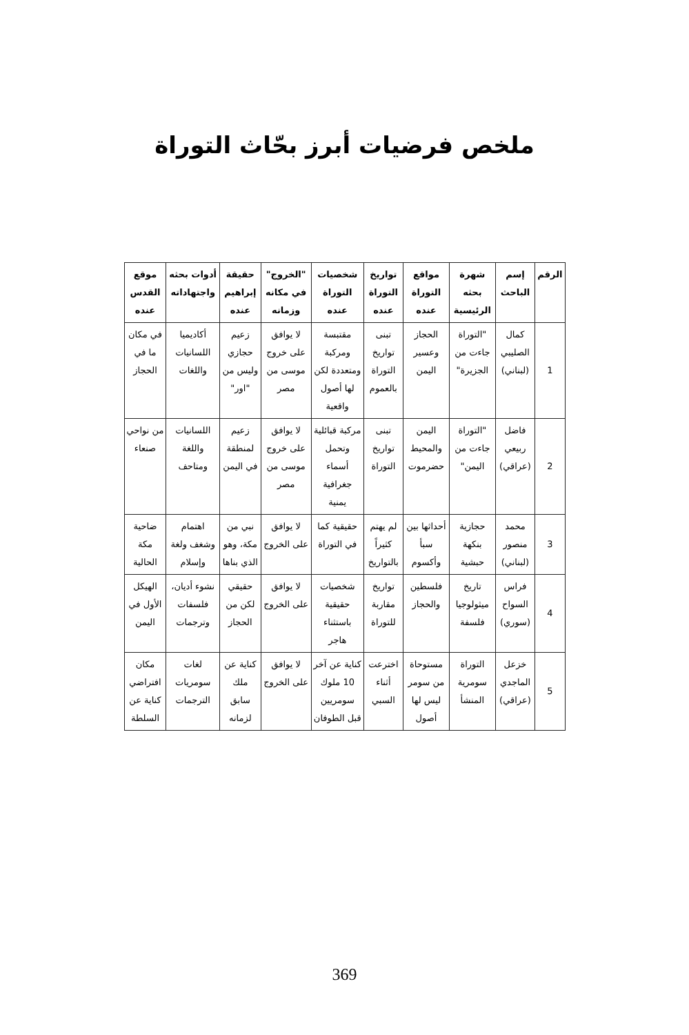ملخص فرضيات أبرز بحّاث التوراة
| الرقم | إسم الباحث | شهرة بحثه الرئيسية | مواقع التوراة عنده | تواريخ التوراة عنده | شخصيات التوراة عنده | "الخروج" في مكانه وزمانه | حقيقة إبراهيم عنده | أدوات بحثه واجتهاداته | موقع القدس عنده |
| --- | --- | --- | --- | --- | --- | --- | --- | --- | --- |
| 1 | كمال الصليبي (لبناني) | "التوراة جاءت من الجزيرة" | الحجاز وعسير اليمن | تبنى تواريخ التوراة بالعموم | مقتبسة ومركبة ومتعددة لكن لها أصول واقعية | لا يوافق على خروج موسى من مصر | زعيم حجازي وليس من "اور" | أكاديميا اللسانيات واللغات | في مكان ما في الحجاز |
| 2 | فاضل ربيعي (عراقي) | "التوراة جاءت من اليمن" | اليمن والمحيط حضرموت | تبنى تواريخ التوراة | مركبة قبائلية وتحمل أسماء جغرافية يمنية | لا يوافق على خروج موسى من مصر | زعيم لمنطقة في اليمن | اللسانيات واللغة ومتاحف | من نواحي صنعاء |
| 3 | محمد منصور (لبناني) | حجازية بنكهة حبشية | أحداثها بين سبأ وأكسوم | لم يهتم كثيراً بالتواريخ | حقيقية كما في التوراة | لا يوافق على الخروج | نبي من مكة، وهو الذي بناها | اهتمام وشغف ولغة وإسلام | ضاحية مكة الحالية |
| 4 | فراس السواح (سوري) | تاريخ ميثولوجيا فلسفة | فلسطين والحجاز | تواريخ مقاربة للتوراة | شخصيات حقيقية باستثناء هاجر | لا يوافق على الخروج | حقيقي لكن من الحجاز | نشوء أديان، فلسفات وترجمات | الهيكل الأول في اليمن |
| 5 | خزعل الماجدي (عراقي) | التوراة سومرية المنشأ | مستوحاة من سومر ليس لها أصول | اخترعت أثناء السبي | كناية عن آخر 10 ملوك سومريين قبل الطوفان | لا يوافق على الخروج | كناية عن ملك سابق لزمانه | لغات سومريات الترجمات | مكان افتراضي كناية عن السلطة |
369